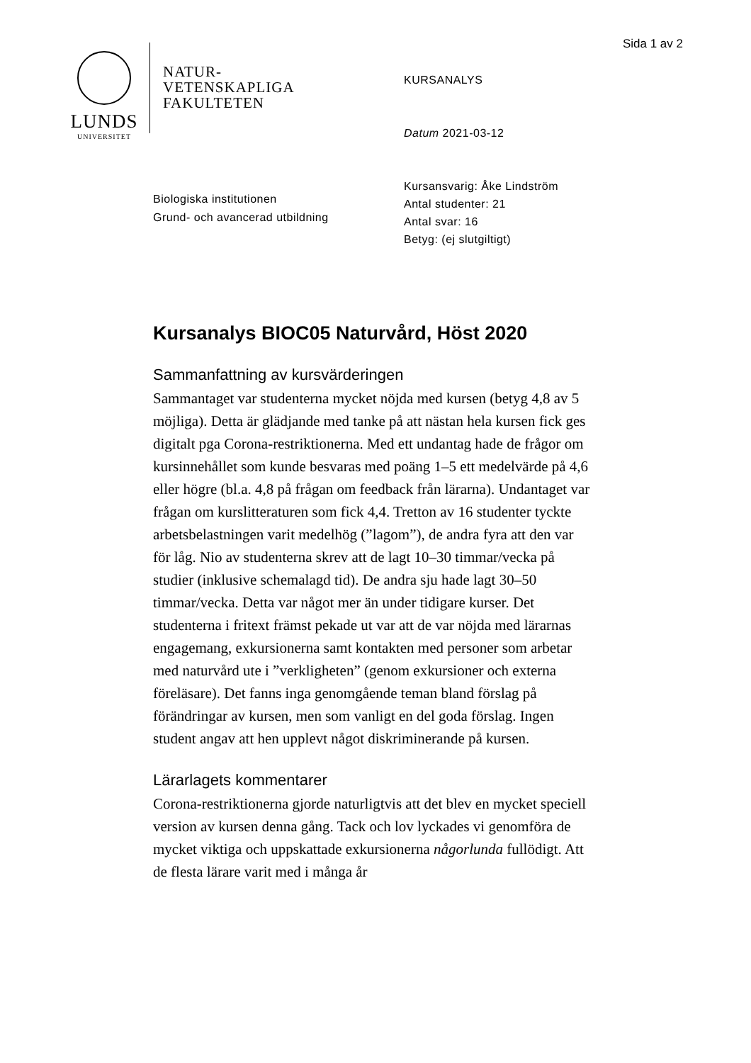Sida 1 av 2
LUNDS
UNIVERSITET
NATUR-
VETENSKAPLIGA
FAKULTETEN
KURSANALYS
Datum 2021-03-12
Kursansvarig: Åke Lindström
Antal studenter: 21
Antal svar: 16
Betyg: (ej slutgiltigt)
Biologiska institutionen
Grund- och avancerad utbildning
Kursanalys BIOC05 Naturvård, Höst 2020
Sammanfattning av kursvärderingen
Sammantaget var studenterna mycket nöjda med kursen (betyg 4,8 av 5 möjliga). Detta är glädjande med tanke på att nästan hela kursen fick ges digitalt pga Corona-restriktionerna. Med ett undantag hade de frågor om kursinnehållet som kunde besvaras med poäng 1–5 ett medelvärde på 4,6 eller högre (bl.a. 4,8 på frågan om feedback från lärarna). Undantaget var frågan om kurslitteraturen som fick 4,4. Tretton av 16 studenter tyckte arbetsbelastningen varit medelhög (”lagom”), de andra fyra att den var för låg. Nio av studenterna skrev att de lagt 10–30 timmar/vecka på studier (inklusive schemalagd tid). De andra sju hade lagt 30–50 timmar/vecka. Detta var något mer än under tidigare kurser. Det studenterna i fritext främst pekade ut var att de var nöjda med lärarnas engagemang, exkursionerna samt kontakten med personer som arbetar med naturvård ute i ”verkligheten” (genom exkursioner och externa föreläsare). Det fanns inga genomgående teman bland förslag på förändringar av kursen, men som vanligt en del goda förslag. Ingen student angav att hen upplevt något diskriminerande på kursen.
Lärarlagets kommentarer
Corona-restriktionerna gjorde naturligtvis att det blev en mycket speciell version av kursen denna gång. Tack och lov lyckades vi genomföra de mycket viktiga och uppskattade exkursionerna någorlunda fullödigt. Att de flesta lärare varit med i många år